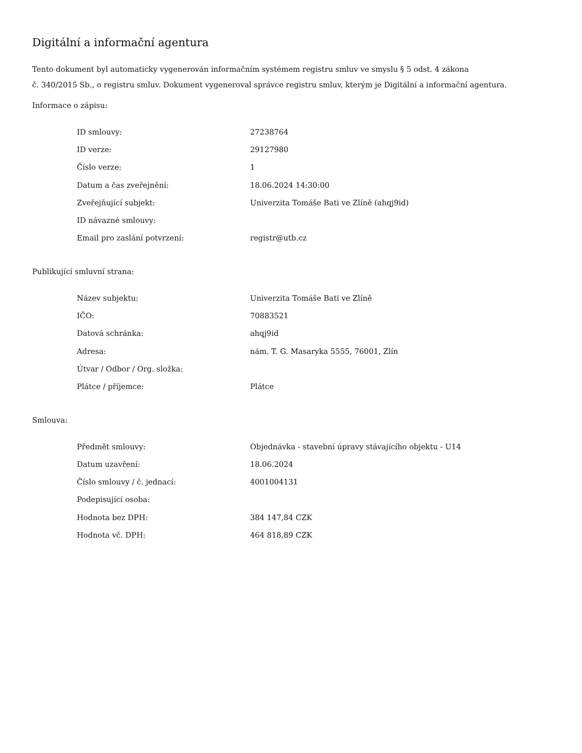Digitální a informační agentura
Tento dokument byl automaticky vygenerován informačním systémem registru smluv ve smyslu § 5 odst. 4 zákona
č. 340/2015 Sb., o registru smluv. Dokument vygeneroval správce registru smluv, kterým je Digitální a informační agentura.
Informace o zápisu:
| ID smlouvy: | 27238764 |
| ID verze: | 29127980 |
| Číslo verze: | 1 |
| Datum a čas zveřejnění: | 18.06.2024 14:30:00 |
| Zveřejňující subjekt: | Univerzita Tomáše Bati ve Zlíně (ahqj9id) |
| ID návazné smlouvy: | |
| Email pro zaslání potvrzení: | registr@utb.cz |
Publikující smluvní strana:
| Název subjektu: | Univerzita Tomáše Bati ve Zlíně |
| IČO: | 70883521 |
| Datová schránka: | ahqj9id |
| Adresa: | nám. T. G. Masaryka 5555, 76001, Zlín |
| Útvar / Odbor / Org. složka: | |
| Plátce / příjemce: | Plátce |
Smlouva:
| Předmět smlouvy: | Objednávka - stavební úpravy stávajícího objektu - U14 |
| Datum uzavření: | 18.06.2024 |
| Číslo smlouvy / č. jednací: | 4001004131 |
| Podepisující osoba: | |
| Hodnota bez DPH: | 384 147,84 CZK |
| Hodnota vč. DPH: | 464 818,89 CZK |